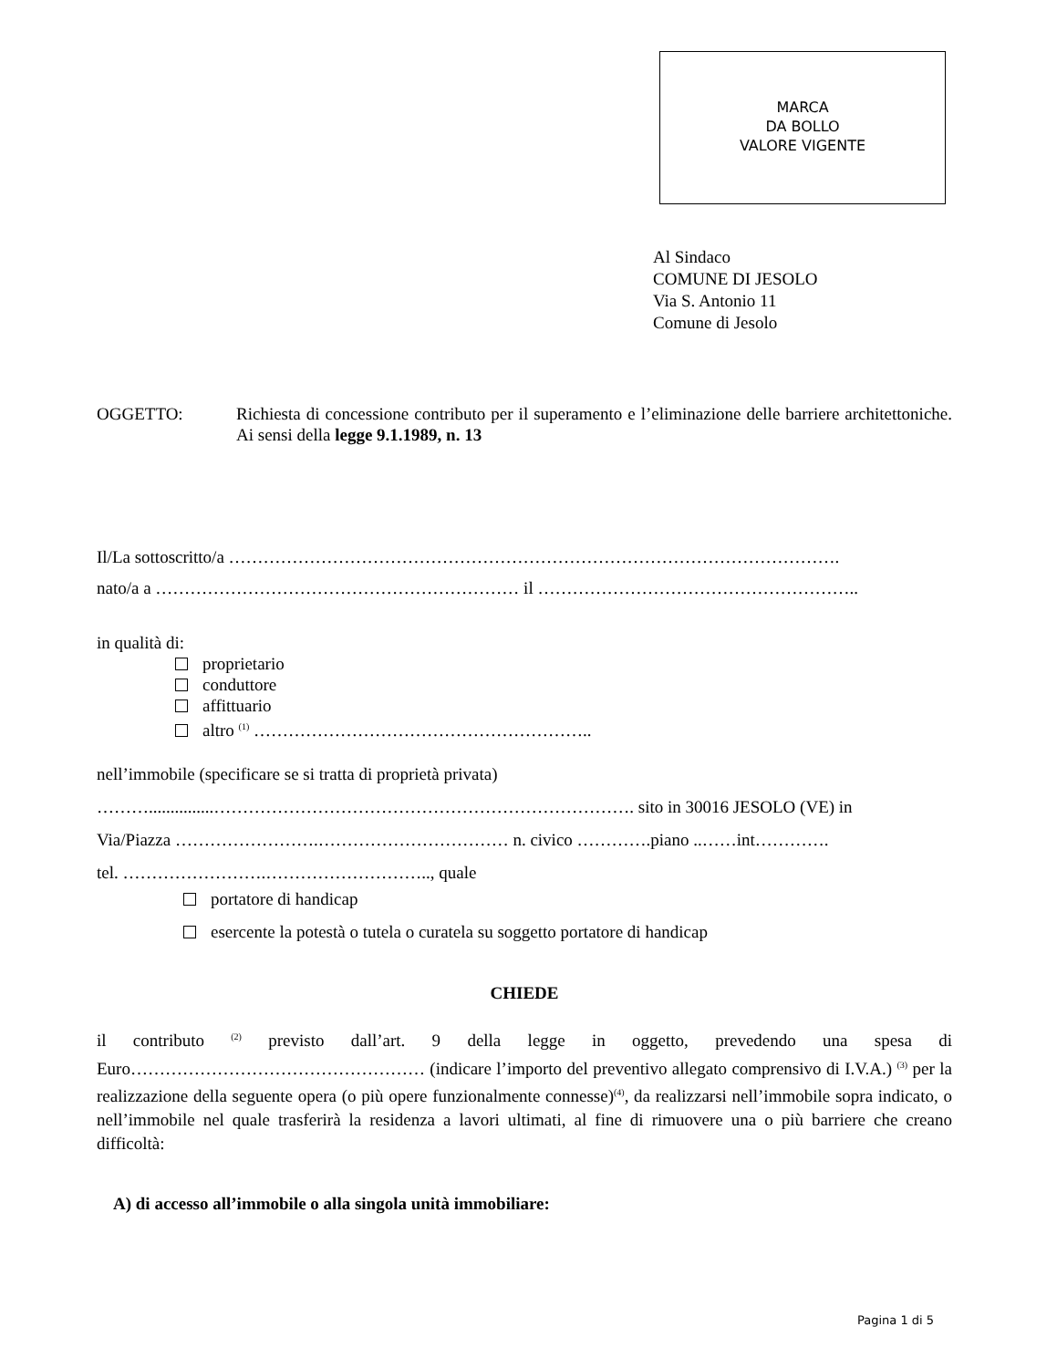MARCA
DA BOLLO
VALORE VIGENTE
Al Sindaco
COMUNE DI JESOLO
Via S. Antonio 11
Comune di Jesolo
OGGETTO: Richiesta di concessione contributo per il superamento e l’eliminazione delle barriere architettoniche. Ai sensi della legge 9.1.1989, n. 13
Il/La sottoscritto/a …………………………………………………………………………………………….
nato/a a ……………………………………………………… il ………………………………………………..
in qualità di:
proprietario
conduttore
affittuario
altro <sup>(1)</sup> …………………………………………………..
nell’immobile (specificare se si tratta di proprietà privata)
………...............………………………………………………………………. sito in 30016 JESOLO (VE) in
Via/Piazza …………………….…………………………… n. civico ………….piano ..……int………….
tel. …………………….……………………….., quale
portatore di handicap
esercente la potestà o tutela o curatela su soggetto portatore di handicap
CHIEDE
il contributo <sup>(2)</sup> previsto dall’art. 9 della legge in oggetto, prevedendo una spesa di Euro…………………………………………… (indicare l’importo del preventivo allegato comprensivo di I.V.A.) <sup>(3)</sup> per la realizzazione della seguente opera (o più opere funzionalmente connesse)<sup>(4)</sup>, da realizzarsi nell’immobile sopra indicato, o nell’immobile nel quale trasferirà la residenza a lavori ultimati, al fine di rimuovere una o più barriere che creano difficoltà:
A) di accesso all’immobile o alla singola unità immobiliare:
Pagina 1 di 5